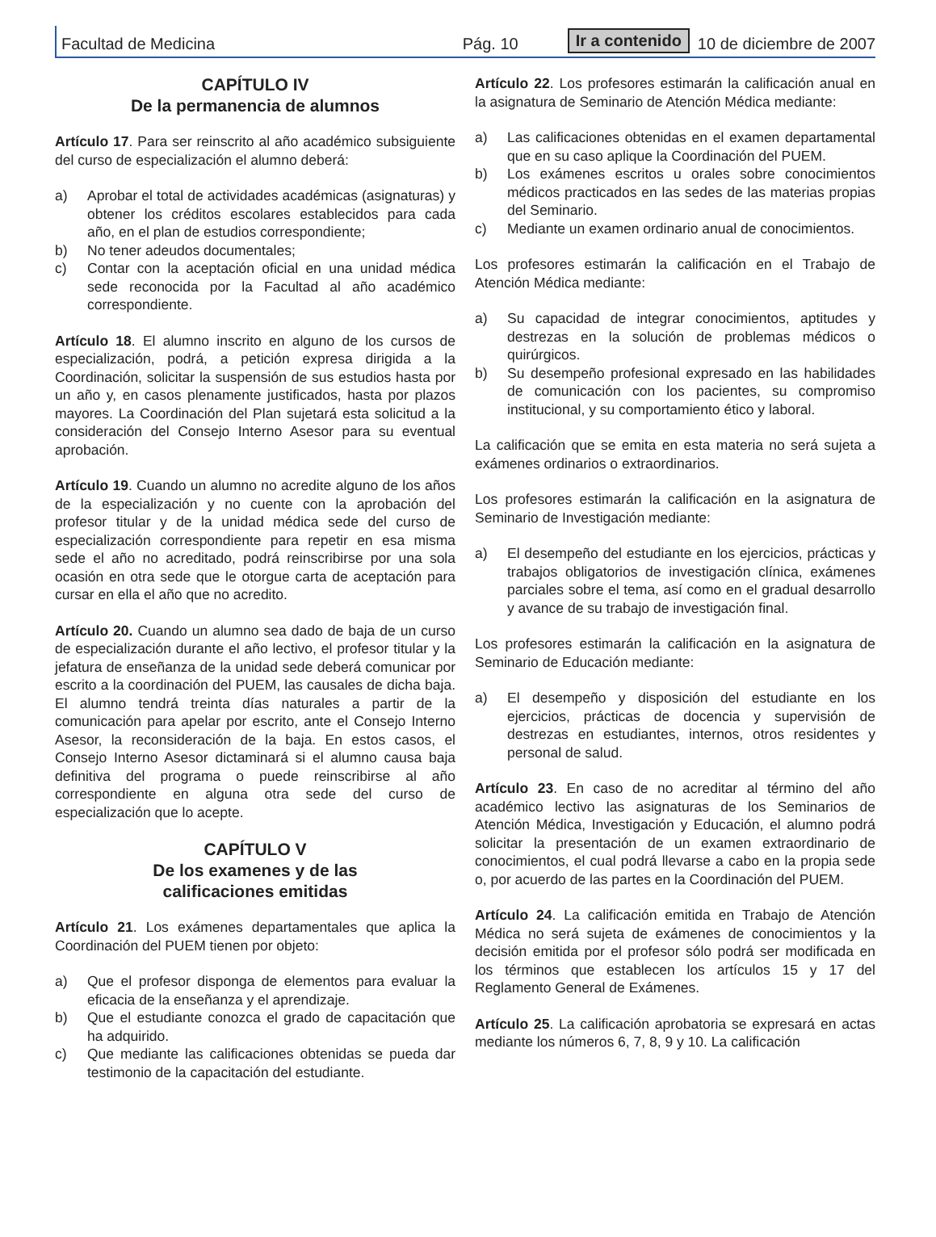Facultad de Medicina Pág. 10 Ir a contenido 10 de diciembre de 2007
CAPÍTULO IV
De la permanencia de alumnos
Artículo 17. Para ser reinscrito al año académico subsiguiente del curso de especialización el alumno deberá:
a) Aprobar el total de actividades académicas (asignaturas) y obtener los créditos escolares establecidos para cada año, en el plan de estudios correspondiente;
b) No tener adeudos documentales;
c) Contar con la aceptación oficial en una unidad médica sede reconocida por la Facultad al año académico correspondiente.
Artículo 18. El alumno inscrito en alguno de los cursos de especialización, podrá, a petición expresa dirigida a la Coordinación, solicitar la suspensión de sus estudios hasta por un año y, en casos plenamente justificados, hasta por plazos mayores. La Coordinación del Plan sujetará esta solicitud a la consideración del Consejo Interno Asesor para su eventual aprobación.
Artículo 19. Cuando un alumno no acredite alguno de los años de la especialización y no cuente con la aprobación del profesor titular y de la unidad médica sede del curso de especialización correspondiente para repetir en esa misma sede el año no acreditado, podrá reinscribirse por una sola ocasión en otra sede que le otorgue carta de aceptación para cursar en ella el año que no acredito.
Artículo 20. Cuando un alumno sea dado de baja de un curso de especialización durante el año lectivo, el profesor titular y la jefatura de enseñanza de la unidad sede deberá comunicar por escrito a la coordinación del PUEM, las causales de dicha baja. El alumno tendrá treinta días naturales a partir de la comunicación para apelar por escrito, ante el Consejo Interno Asesor, la reconsideración de la baja. En estos casos, el Consejo Interno Asesor dictaminará si el alumno causa baja definitiva del programa o puede reinscribirse al año correspondiente en alguna otra sede del curso de especialización que lo acepte.
CAPÍTULO V
De los examenes y de las
calificaciones emitidas
Artículo 21. Los exámenes departamentales que aplica la Coordinación del PUEM tienen por objeto:
a) Que el profesor disponga de elementos para evaluar la eficacia de la enseñanza y el aprendizaje.
b) Que el estudiante conozca el grado de capacitación que ha adquirido.
c) Que mediante las calificaciones obtenidas se pueda dar testimonio de la capacitación del estudiante.
Artículo 22. Los profesores estimarán la calificación anual en la asignatura de Seminario de Atención Médica mediante:
a) Las calificaciones obtenidas en el examen departamental que en su caso aplique la Coordinación del PUEM.
b) Los exámenes escritos u orales sobre conocimientos médicos practicados en las sedes de las materias propias del Seminario.
c) Mediante un examen ordinario anual de conocimientos.
Los profesores estimarán la calificación en el Trabajo de Atención Médica mediante:
a) Su capacidad de integrar conocimientos, aptitudes y destrezas en la solución de problemas médicos o quirúrgicos.
b) Su desempeño profesional expresado en las habilidades de comunicación con los pacientes, su compromiso institucional, y su comportamiento ético y laboral.
La calificación que se emita en esta materia no será sujeta a exámenes ordinarios o extraordinarios.
Los profesores estimarán la calificación en la asignatura de Seminario de Investigación mediante:
a) El desempeño del estudiante en los ejercicios, prácticas y trabajos obligatorios de investigación clínica, exámenes parciales sobre el tema, así como en el gradual desarrollo y avance de su trabajo de investigación final.
Los profesores estimarán la calificación en la asignatura de Seminario de Educación mediante:
a) El desempeño y disposición del estudiante en los ejercicios, prácticas de docencia y supervisión de destrezas en estudiantes, internos, otros residentes y personal de salud.
Artículo 23. En caso de no acreditar al término del año académico lectivo las asignaturas de los Seminarios de Atención Médica, Investigación y Educación, el alumno podrá solicitar la presentación de un examen extraordinario de conocimientos, el cual podrá llevarse a cabo en la propia sede o, por acuerdo de las partes en la Coordinación del PUEM.
Artículo 24. La calificación emitida en Trabajo de Atención Médica no será sujeta de exámenes de conocimientos y la decisión emitida por el profesor sólo podrá ser modificada en los términos que establecen los artículos 15 y 17 del Reglamento General de Exámenes.
Artículo 25. La calificación aprobatoria se expresará en actas mediante los números 6, 7, 8, 9 y 10. La calificación